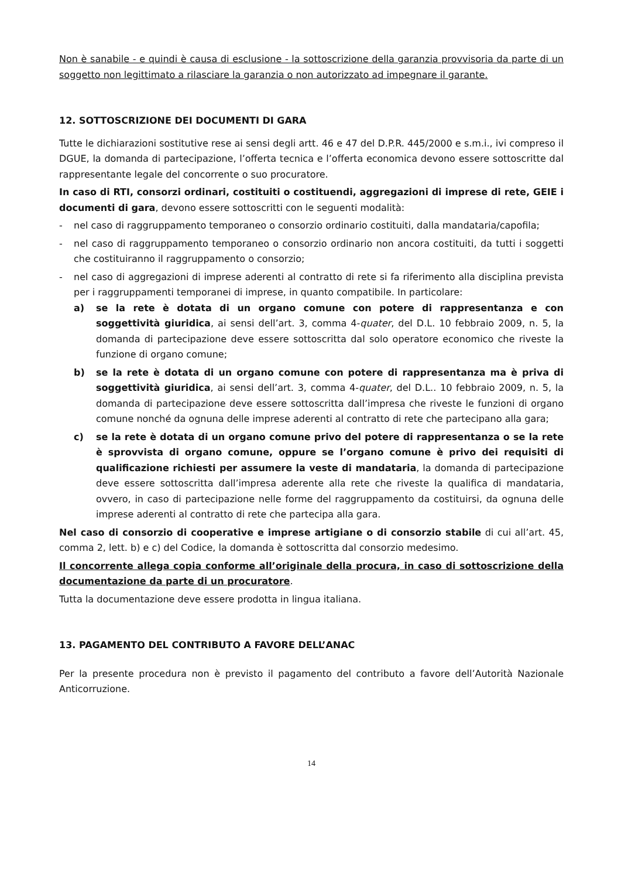Non è sanabile - e quindi è causa di esclusione - la sottoscrizione della garanzia provvisoria da parte di un soggetto non legittimato a rilasciare la garanzia o non autorizzato ad impegnare il garante.
12. SOTTOSCRIZIONE DEI DOCUMENTI DI GARA
Tutte le dichiarazioni sostitutive rese ai sensi degli artt. 46 e 47 del D.P.R. 445/2000 e s.m.i., ivi compreso il DGUE, la domanda di partecipazione, l’offerta tecnica e l’offerta economica devono essere sottoscritte dal rappresentante legale del concorrente o suo procuratore.
In caso di RTI, consorzi ordinari, costituiti o costituendi, aggregazioni di imprese di rete, GEIE i documenti di gara, devono essere sottoscritti con le seguenti modalità:
- nel caso di raggruppamento temporaneo o consorzio ordinario costituiti, dalla mandataria/capofila;
- nel caso di raggruppamento temporaneo o consorzio ordinario non ancora costituiti, da tutti i soggetti che costituiranno il raggruppamento o consorzio;
- nel caso di aggregazioni di imprese aderenti al contratto di rete si fa riferimento alla disciplina prevista per i raggruppamenti temporanei di imprese, in quanto compatibile. In particolare:
a) se la rete è dotata di un organo comune con potere di rappresentanza e con soggettività giuridica, ai sensi dell’art. 3, comma 4-quater, del D.L. 10 febbraio 2009, n. 5, la domanda di partecipazione deve essere sottoscritta dal solo operatore economico che riveste la funzione di organo comune;
b) se la rete è dotata di un organo comune con potere di rappresentanza ma è priva di soggettività giuridica, ai sensi dell’art. 3, comma 4-quater, del D.L.. 10 febbraio 2009, n. 5, la domanda di partecipazione deve essere sottoscritta dall’impresa che riveste le funzioni di organo comune nonché da ognuna delle imprese aderenti al contratto di rete che partecipano alla gara;
c) se la rete è dotata di un organo comune privo del potere di rappresentanza o se la rete è sprovvista di organo comune, oppure se l’organo comune è privo dei requisiti di qualificazione richiesti per assumere la veste di mandataria, la domanda di partecipazione deve essere sottoscritta dall’impresa aderente alla rete che riveste la qualifica di mandataria, ovvero, in caso di partecipazione nelle forme del raggruppamento da costituirsi, da ognuna delle imprese aderenti al contratto di rete che partecipa alla gara.
Nel caso di consorzio di cooperative e imprese artigiane o di consorzio stabile di cui all’art. 45, comma 2, lett. b) e c) del Codice, la domanda è sottoscritta dal consorzio medesimo.
Il concorrente allega copia conforme all’originale della procura, in caso di sottoscrizione della documentazione da parte di un procuratore.
Tutta la documentazione deve essere prodotta in lingua italiana.
13. PAGAMENTO DEL CONTRIBUTO A FAVORE DELL’ANAC
Per la presente procedura non è previsto il pagamento del contributo a favore dell’Autorità Nazionale Anticorruzione.
14